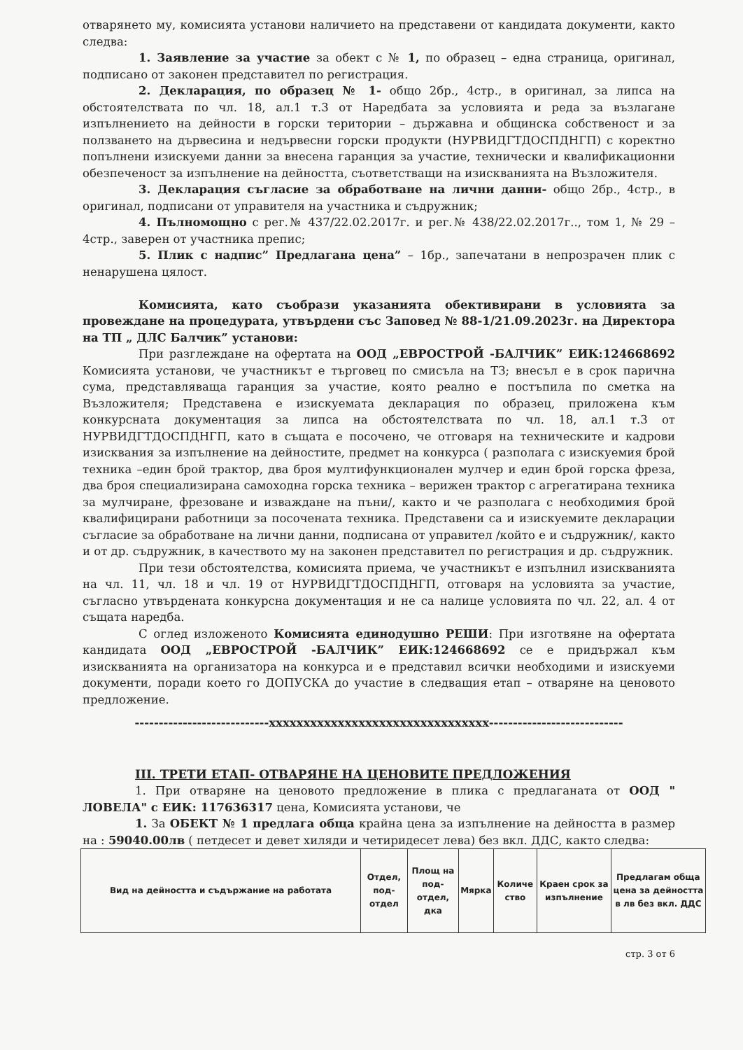отварянето му, комисията установи наличието на представени от кандидата документи, както следва:
1. Заявление за участие за обект с № 1, по образец – една страница, оригинал, подписано от законен представител по регистрация.
2. Декларация, по образец № 1- общо 2бр., 4стр., в оригинал, за липса на обстоятелствата по чл. 18, ал.1 т.3 от Наредбата за условията и реда за възлагане изпълнението на дейности в горски територии – държавна и общинска собственост и за ползването на дървесина и недървесни горски продукти (НУРВИДГТДОСПДНГП) с коректно попълнени изискуеми данни за внесена гаранция за участие, технически и квалификационни обезпеченост за изпълнение на дейността, съответстващи на изискванията на Възложителя.
3. Декларация съгласие за обработване на лични данни- общо 2бр., 4стр., в оригинал, подписани от управителя на участника и съдружник;
4. Пълномощно с рег.№ 437/22.02.2017г. и рег.№ 438/22.02.2017г.., том 1, № 29 – 4стр., заверен от участника препис;
5. Плик с надпис” Предлагана цена” – 1бр., запечатани в непрозрачен плик с ненарушена цялост.
Комисията, като съобрази указанията обективирани в условията за провеждане на процедурата, утвърдени със Заповед № 88-1/21.09.2023г. на Директора на ТП „ ДЛС Балчик” установи:
При разглеждане на офертата на ООД „ЕВРОСТРОЙ -БАЛЧИК” ЕИК:124668692 Комисията установи, че участникът е търговец по смисъла на ТЗ; внесъл е в срок парична сума, представляваща гаранция за участие, която реално е постъпила по сметка на Възложителя; Представена е изискуемата декларация по образец, приложена към конкурсната документация за липса на обстоятелствата по чл. 18, ал.1 т.3 от НУРВИДГТДОСПДНГП, като в същата е посочено, че отговаря на техническите и кадрови изисквания за изпълнение на дейностите, предмет на конкурса ( разполага с изискуемия брой техника –един брой трактор, два броя мултифункционален мулчер и един брой горска фреза, два броя специализирана самоходна горска техника – верижен трактор с агрегатирана техника за мулчиране, фрезоване и изваждане на пъни/, както и че разполага с необходимия брой квалифицирани работници за посочената техника. Представени са и изискуемите декларации съгласие за обработване на лични данни, подписана от управител /който е и съдружник/, както и от др. съдружник, в качеството му на законен представител по регистрация и др. съдружник.
При тези обстоятелства, комисията приема, че участникът е изпълнил изискванията на чл. 11, чл. 18 и чл. 19 от НУРВИДГТДОСПДНГП, отговаря на условията за участие, съгласно утвърдената конкурсна документация и не са налице условията по чл. 22, ал. 4 от същата наредба.
С оглед изложеното Комисията единодушно РЕШИ: При изготвяне на офертата кандидата ООД „ЕВРОСТРОЙ -БАЛЧИК” ЕИК:124668692 се е придържал към изискванията на организатора на конкурса и е представил всички необходими и изискуеми документи, поради което го ДОПУСКА до участие в следващия етап – отваряне на ценовото предложение.
----------------------------xxxxxxxxxxxxxxxxxxxxxxxxxxxxxxxx----------------------------
III. ТРЕТИ ЕТАП- ОТВАРЯНЕ НА ЦЕНОВИТЕ ПРЕДЛОЖЕНИЯ
1. При отваряне на ценовото предложение в плика с предлаганата от ООД " ЛОВЕЛА" с ЕИК: 117636317 цена, Комисията установи, че
1. За ОБЕКТ № 1 предлага обща крайна цена за изпълнение на дейността в размер на : 59040.00лв ( петдесет и девет хиляди и четиридесет лева) без вкл. ДДС, както следва:
| Вид на дейността и съдържание на работата | Отдел, под-отдел | Площ на под-отдел, дка | Мярка | Количе ство | Краен срок за изпълнение | Предлагам обща цена за дейността в лв без вкл. ДДС |
| --- | --- | --- | --- | --- | --- | --- |
стр. 3 от 6